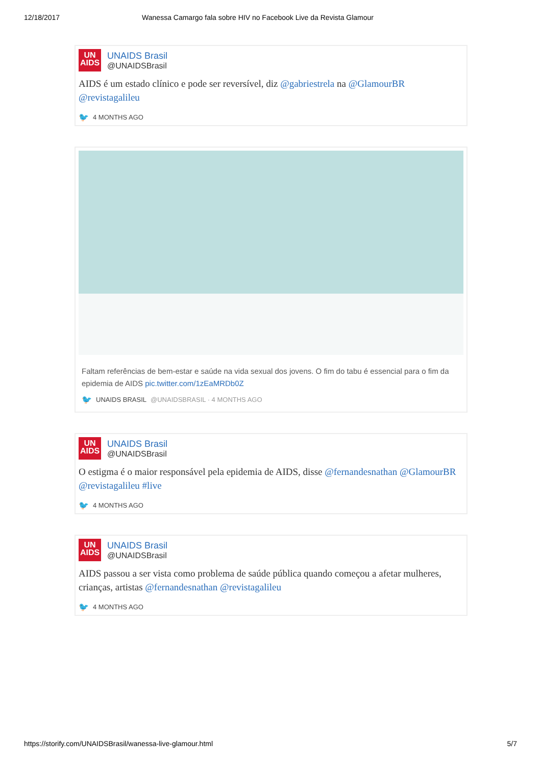12/18/2017 Wanessa Camargo fala sobre HIV no Facebook Live da Revista Glamour
UN
AIDS
UNAIDS Brasil
@UNAIDSBrasil
AIDS é um estado clínico e pode ser reversível, diz @gabriestrela na @GlamourBR @revistagalileu
🐦 4 MONTHS AGO
Faltam referências de bem-estar e saúde na vida sexual dos jovens. O fim do tabu é essencial para o fim da epidemia de AIDS pic.twitter.com/1zEaMRDb0Z
🐦 UNAIDS BRASIL @UNAIDSBRASIL · 4 MONTHS AGO
UN
AIDS
UNAIDS Brasil
@UNAIDSBrasil
O estigma é o maior responsável pela epidemia de AIDS, disse @fernandesnathan @GlamourBR @revistagalileu #live
🐦 4 MONTHS AGO
UN
AIDS
UNAIDS Brasil
@UNAIDSBrasil
AIDS passou a ser vista como problema de saúde pública quando começou a afetar mulheres, crianças, artistas @fernandesnathan @revistagalileu
🐦 4 MONTHS AGO
https://storify.com/UNAIDSBrasil/wanessa-live-glamour.html 5/7